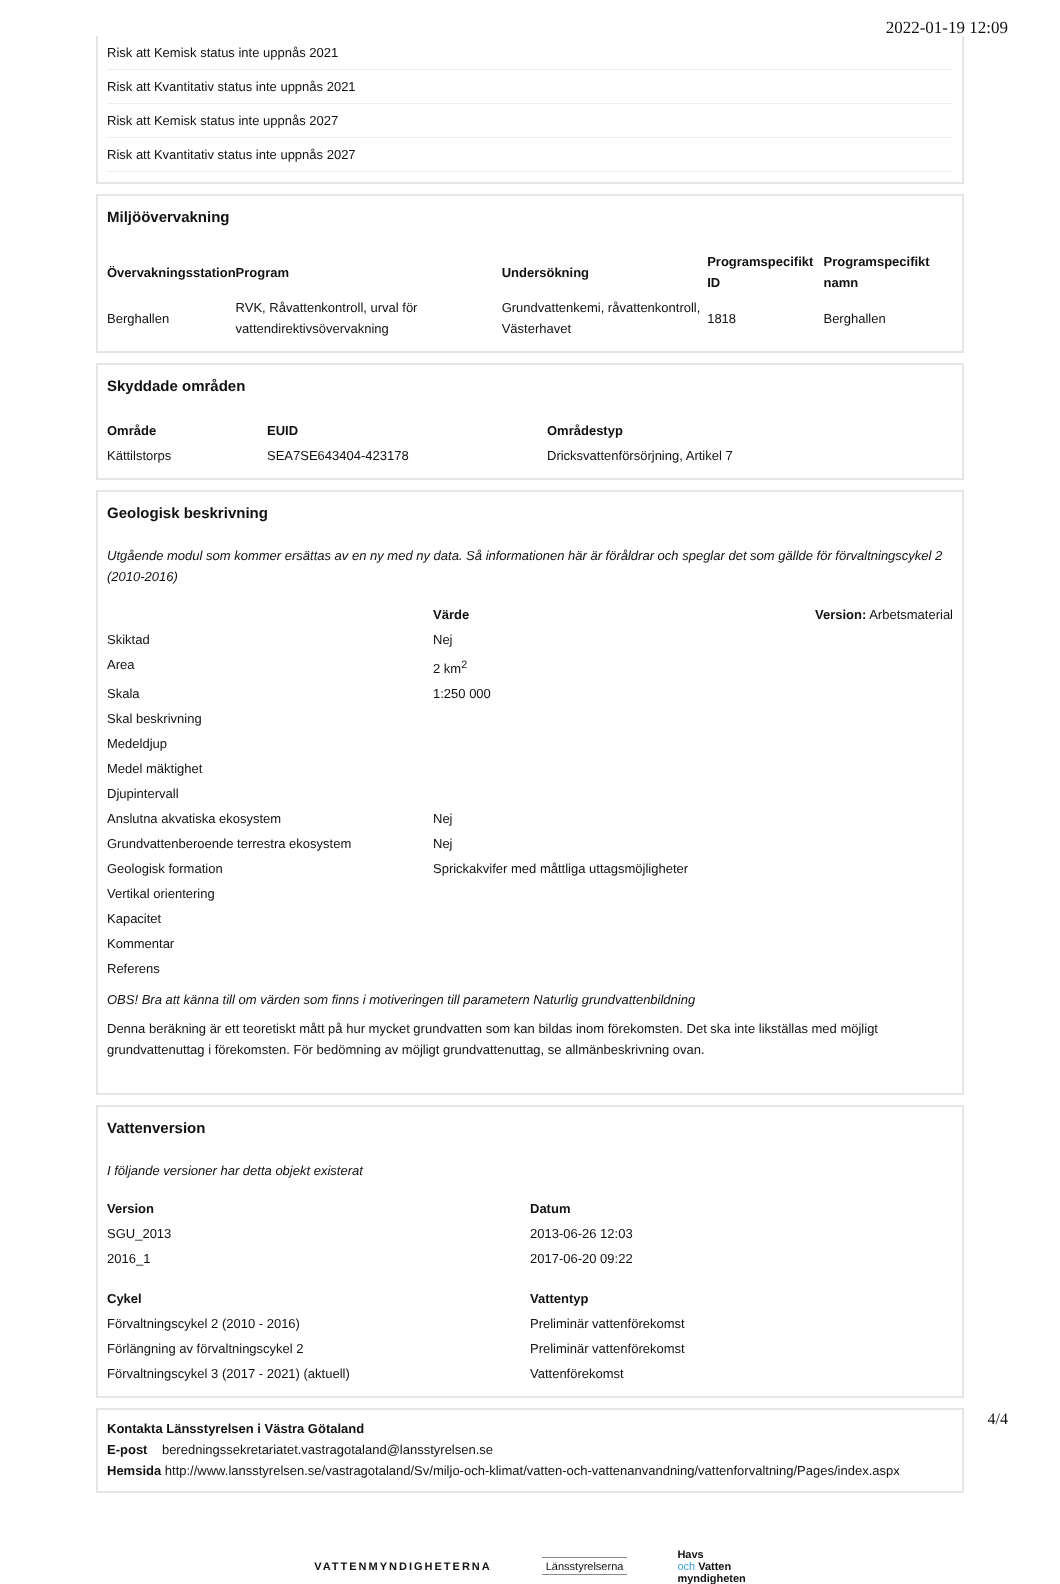2022-01-19 12:09
| Risk att Kemisk status inte uppnås 2021 |
| Risk att Kvantitativ status inte uppnås 2021 |
| Risk att Kemisk status inte uppnås 2027 |
| Risk att Kvantitativ status inte uppnås 2027 |
Miljöövervakning
| Övervakningsstation | Program | Undersökning | Programspecifikt ID | Programspecifikt namn |
| --- | --- | --- | --- | --- |
| Berghallen | RVK, Råvattenkontroll, urval för vattendirektivsövervakning | Grundvattenkemi, råvattenkontroll, Västerhavet | 1818 | Berghallen |
Skyddade områden
| Område | EUID | Områdestyp |
| --- | --- | --- |
| Kättilstorps | SEA7SE643404-423178 | Dricksvattenförsörjning, Artikel 7 |
Geologisk beskrivning
Utgående modul som kommer ersättas av en ny med ny data. Så informationen här är föråldrar och speglar det som gällde för förvaltningscykel 2 (2010-2016)
| | Värde | Version: Arbetsmaterial |
| Skiktad | Nej | |
| Area | 2 km<sup>2</sup> | |
| Skala | 1:250 000 | |
| Skal beskrivning | | |
| Medeldjup | | |
| Medel mäktighet | | |
| Djupintervall | | |
| Anslutna akvatiska ekosystem | Nej | |
| Grundvattenberoende terrestra ekosystem | Nej | |
| Geologisk formation | Sprickakvifer med måttliga uttagsmöjligheter | |
| Vertikal orientering | | |
| Kapacitet | | |
| Kommentar | | |
| Referens | | |
OBS! Bra att känna till om värden som finns i motiveringen till parametern Naturlig grundvattenbildning
Denna beräkning är ett teoretiskt mått på hur mycket grundvatten som kan bildas inom förekomsten. Det ska inte likställas med möjligt grundvattenuttag i förekomsten. För bedömning av möjligt grundvattenuttag, se allmänbeskrivning ovan.
Vattenversion
I följande versioner har detta objekt existerat
| Version | Datum |
| --- | --- |
| SGU_2013 | 2013-06-26 12:03 |
| 2016_1 | 2017-06-20 09:22 |
| Cykel | Vattentyp |
| --- | --- |
| Förvaltningscykel 2 (2010 - 2016) | Preliminär vattenförekomst |
| Förlängning av förvaltningscykel 2 | Preliminär vattenförekomst |
| Förvaltningscykel 3 (2017 - 2021) (aktuell) | Vattenförekomst |
Kontakta Länsstyrelsen i Västra Götaland
E-post beredningssekretariatet.vastragotaland@lansstyrelsen.se
Hemsida http://www.lansstyrelsen.se/vastragotaland/Sv/miljo-och-klimat/vatten-och-vattenanvandning/vattenforvaltning/Pages/index.aspx
VATTENMYNDIGHETERNA Länsstyrelserna
Havs
och Vatten
myndigheten
4/4